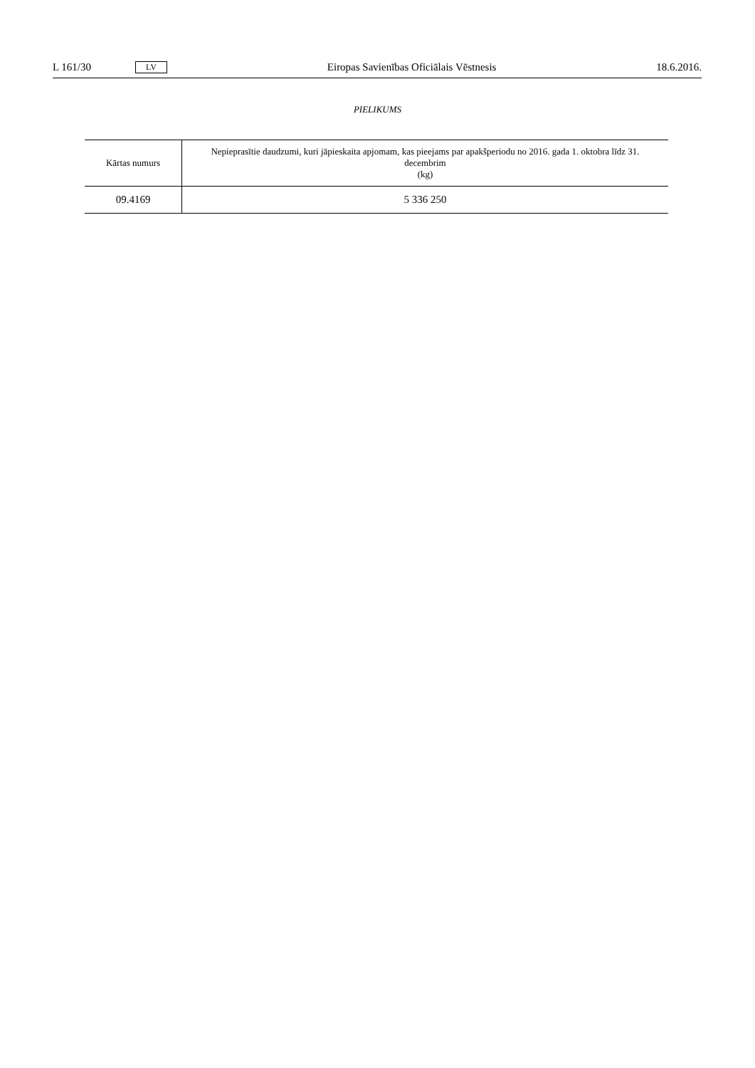L 161/30 LV Eiropas Savienības Oficiālais Vēstnesis 18.6.2016.
PIELIKUMS
| Kārtas numurs | Nepieprasītie daudzumi, kuri jāpieskaita apjomam, kas pieejams par apakšperiodu no 2016. gada 1. oktobra līdz 31. decembrim (kg) |
| --- | --- |
| 09.4169 | 5 336 250 |